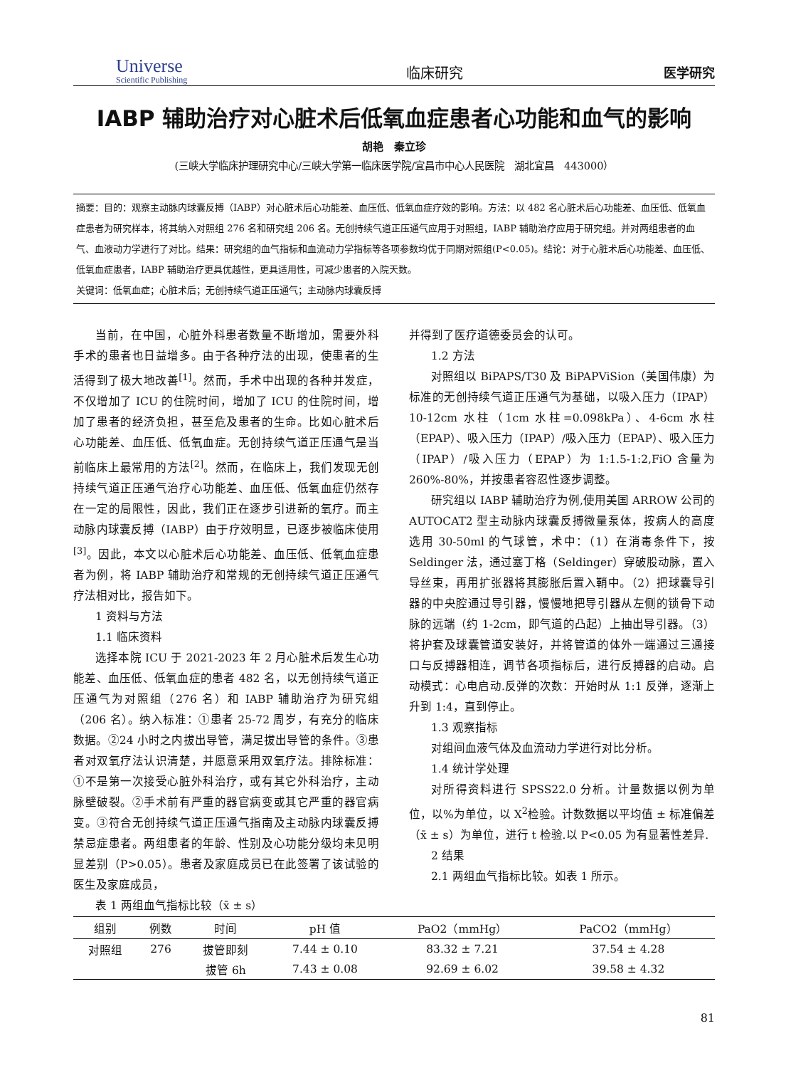Universe
Scientific Publishing
临床研究
医学研究
IABP 辅助治疗对心脏术后低氧血症患者心功能和血气的影响
胡艳　秦立珍
(三峡大学临床护理研究中心/三峡大学第一临床医学院/宜昌市中心人民医院　湖北宜昌　443000）
摘要：目的：观察主动脉内球囊反搏（IABP）对心脏术后心功能差、血压低、低氧血症疗效的影响。方法：以 482 名心脏术后心功能差、血压低、低氧血症患者为研究样本，将其纳入对照组 276 名和研究组 206 名。无创持续气道正压通气应用于对照组，IABP 辅助治疗应用于研究组。并对两组患者的血气、血液动力学进行了对比。结果：研究组的血气指标和血流动力学指标等各项参数均优于同期对照组(P<0.05)。结论：对于心脏术后心功能差、血压低、低氧血症患者，IABP 辅助治疗更具优越性，更具适用性，可减少患者的入院天数。
关键词：低氧血症；心脏术后；无创持续气道正压通气；主动脉内球囊反搏
当前，在中国，心脏外科患者数量不断增加，需要外科手术的患者也日益增多。由于各种疗法的出现，使患者的生活得到了极大地改善<sup>[1]</sup>。然而，手术中出现的各种并发症，不仅增加了 ICU 的住院时间，增加了 ICU 的住院时间，增加了患者的经济负担，甚至危及患者的生命。比如心脏术后心功能差、血压低、低氧血症。无创持续气道正压通气是当前临床上最常用的方法<sup>[2]</sup>。然而，在临床上，我们发现无创持续气道正压通气治疗心功能差、血压低、低氧血症仍然存在一定的局限性，因此，我们正在逐步引进新的氧疗。而主动脉内球囊反搏（IABP）由于疗效明显，已逐步被临床使用<sup>[3]</sup>。因此，本文以心脏术后心功能差、血压低、低氧血症患者为例，将 IABP 辅助治疗和常规的无创持续气道正压通气疗法相对比，报告如下。
1 资料与方法
1.1 临床资料
选择本院 ICU 于 2021-2023 年 2 月心脏术后发生心功能差、血压低、低氧血症的患者 482 名，以无创持续气道正压通气为对照组（276 名）和 IABP 辅助治疗为研究组（206 名）。纳入标准：①患者 25-72 周岁，有充分的临床数据。②24 小时之内拔出导管，满足拔出导管的条件。③患者对双氧疗法认识清楚，并愿意采用双氧疗法。排除标准：①不是第一次接受心脏外科治疗，或有其它外科治疗，主动脉壁破裂。②手术前有严重的器官病变或其它严重的器官病变。③符合无创持续气道正压通气指南及主动脉内球囊反搏禁忌症患者。两组患者的年龄、性别及心功能分级均未见明显差别（P>0.05）。患者及家庭成员已在此签署了该试验的医生及家庭成员，
并得到了医疗道德委员会的认可。
1.2 方法
对照组以 BiPAPS/T30 及 BiPAPViSion（美国伟康）为标准的无创持续气道正压通气为基础，以吸入压力（IPAP）10-12cm 水柱（1cm 水柱=0.098kPa）、4-6cm 水柱（EPAP）、吸入压力（IPAP）/吸入压力（EPAP）、吸入压力（IPAP）/吸入压力（EPAP）为 1:1.5-1:2,FiO 含量为 260%-80%，并按患者容忍性逐步调整。
研究组以 IABP 辅助治疗为例,使用美国 ARROW 公司的 AUTOCAT2 型主动脉内球囊反搏微量泵体，按病人的高度选用 30-50ml 的气球管，术中：（1）在消毒条件下，按 Seldinger 法，通过塞丁格（Seldinger）穿破股动脉，置入导丝束，再用扩张器将其膨胀后置入鞘中。（2）把球囊导引器的中央腔通过导引器，慢慢地把导引器从左侧的锁骨下动脉的远端（约 1-2cm，即气道的凸起）上抽出导引器。（3）将护套及球囊管道安装好，并将管道的体外一端通过三通接口与反搏器相连，调节各项指标后，进行反搏器的启动。启动模式：心电启动.反弹的次数：开始时从 1:1 反弹，逐渐上升到 1:4，直到停止。
1.3 观察指标
对组间血液气体及血流动力学进行对比分析。
1.4 统计学处理
对所得资料进行 SPSS22.0 分析。计量数据以例为单位，以%为单位，以 X<sup>2</sup>检验。计数数据以平均值 ± 标准偏差（x̄ ± s）为单位，进行 t 检验.以 P<0.05 为有显著性差异.
2 结果
2.1 两组血气指标比较。如表 1 所示。
表 1 两组血气指标比较（x̄ ± s）
| 组别 | 例数 | 时间 | pH 值 | PaO2（mmHg） | PaCO2（mmHg） |
| --- | --- | --- | --- | --- | --- |
| 对照组 | 276 | 拔管即刻 | 7.44 ± 0.10 | 83.32 ± 7.21 | 37.54 ± 4.28 |
| | | 拔管 6h | 7.43 ± 0.08 | 92.69 ± 6.02 | 39.58 ± 4.32 |
81